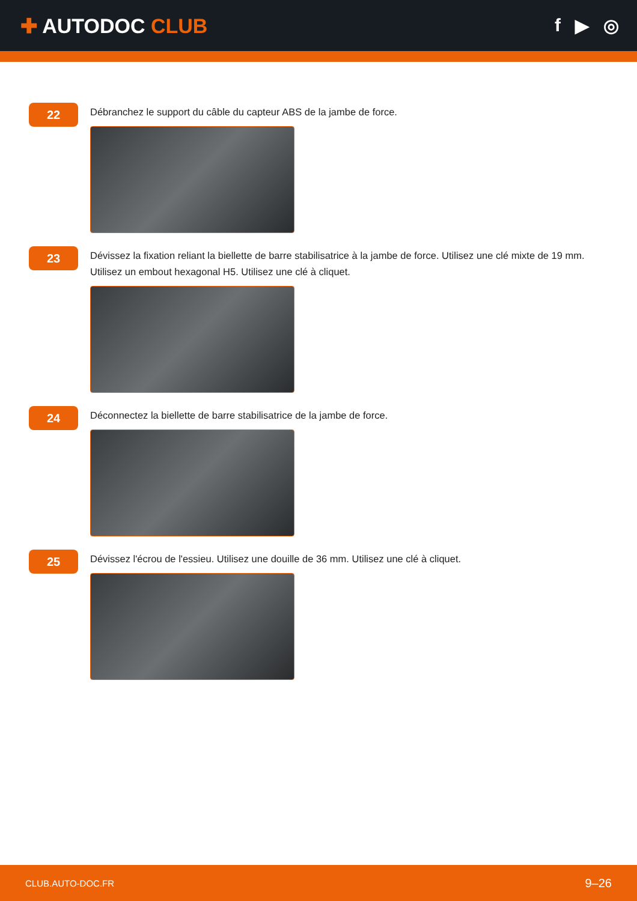✚ AUTODOC CLUB f ▶ ◎
22
Débranchez le support du câble du capteur ABS de la jambe de force.
23
Dévissez la fixation reliant la biellette de barre stabilisatrice à la jambe de force. Utilisez une clé mixte de 19 mm. Utilisez un embout hexagonal H5. Utilisez une clé à cliquet.
24
Déconnectez la biellette de barre stabilisatrice de la jambe de force.
25
Dévissez l'écrou de l'essieu. Utilisez une douille de 36 mm. Utilisez une clé à cliquet.
CLUB.AUTO-DOC.FR 9–26